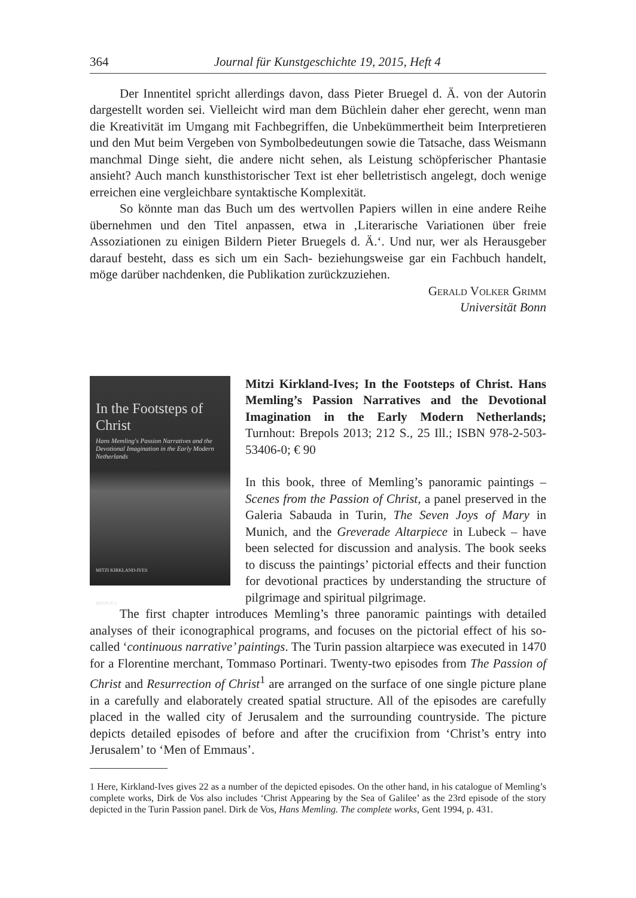364 Journal für Kunstgeschichte 19, 2015, Heft 4
Der Innentitel spricht allerdings davon, dass Pieter Bruegel d. Ä. von der Autorin dargestellt worden sei. Vielleicht wird man dem Büchlein daher eher gerecht, wenn man die Kreativität im Umgang mit Fachbegriffen, die Unbekümmertheit beim Interpretieren und den Mut beim Vergeben von Symbolbedeutungen sowie die Tatsache, dass Weismann manchmal Dinge sieht, die andere nicht sehen, als Leistung schöpferischer Phantasie ansieht? Auch manch kunsthistorischer Text ist eher belletristisch angelegt, doch wenige erreichen eine vergleichbare syntaktische Komplexität.
So könnte man das Buch um des wertvollen Papiers willen in eine andere Reihe übernehmen und den Titel anpassen, etwa in ‚Literarische Variationen über freie Assoziationen zu einigen Bildern Pieter Bruegels d. Ä.‘. Und nur, wer als Herausgeber darauf besteht, dass es sich um ein Sach- beziehungsweise gar ein Fachbuch handelt, möge darüber nachdenken, die Publikation zurückzuziehen.
Gerald Volker Grimm
Universität Bonn
In the Footsteps of Christ
Hans Memling's Passion Narratives and the Devotional Imagination in the Early Modern Netherlands
MITZI KIRKLAND-IVES
BREPOLS
Mitzi Kirkland-Ives; In the Footsteps of Christ. Hans Memling’s Passion Narratives and the Devotional Imagination in the Early Modern Netherlands; Turnhout: Brepols 2013; 212 S., 25 Ill.; ISBN 978-2-503-53406-0; € 90
In this book, three of Memling’s panoramic paintings – Scenes from the Passion of Christ, a panel preserved in the Galeria Sabauda in Turin, The Seven Joys of Mary in Munich, and the Greverade Altarpiece in Lubeck – have been selected for discussion and analysis. The book seeks to discuss the paintings’ pictorial effects and their function for devotional practices by understanding the structure of pilgrimage and spiritual pilgrimage.
The first chapter introduces Memling’s three panoramic paintings with detailed analyses of their iconographical programs, and focuses on the pictorial effect of his so-called ‘continuous narrative’ paintings. The Turin passion altarpiece was executed in 1470 for a Florentine merchant, Tommaso Portinari. Twenty-two episodes from The Passion of Christ and Resurrection of Christ<sup>1</sup> are arranged on the surface of one single picture plane in a carefully and elaborately created spatial structure. All of the episodes are carefully placed in the walled city of Jerusalem and the surrounding countryside. The picture depicts detailed episodes of before and after the crucifixion from ‘Christ’s entry into Jerusalem’ to ‘Men of Emmaus’.
1 Here, Kirkland-Ives gives 22 as a number of the depicted episodes. On the other hand, in his catalogue of Memling’s complete works, Dirk de Vos also includes ‘Christ Appearing by the Sea of Galilee’ as the 23rd episode of the story depicted in the Turin Passion panel. Dirk de Vos, Hans Memling. The complete works, Gent 1994, p. 431.